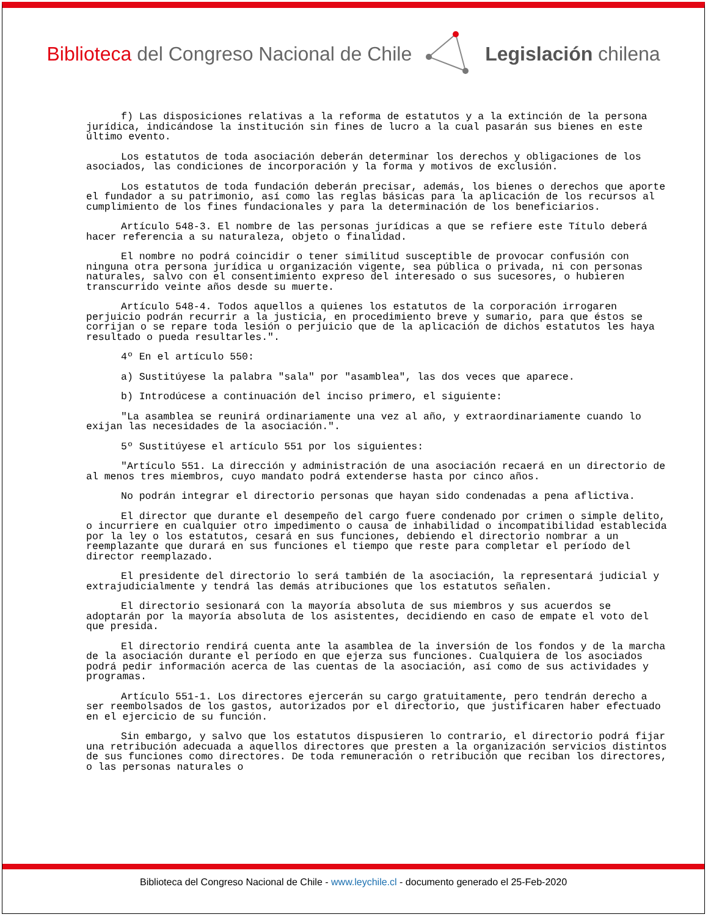Biblioteca del Congreso Nacional de Chile Legislación chilena
f) Las disposiciones relativas a la reforma de estatutos y a la extinción de la persona jurídica, indicándose la institución sin fines de lucro a la cual pasarán sus bienes en este último evento.
Los estatutos de toda asociación deberán determinar los derechos y obligaciones de los asociados, las condiciones de incorporación y la forma y motivos de exclusión.
Los estatutos de toda fundación deberán precisar, además, los bienes o derechos que aporte el fundador a su patrimonio, así como las reglas básicas para la aplicación de los recursos al cumplimiento de los fines fundacionales y para la determinación de los beneficiarios.
Artículo 548-3. El nombre de las personas jurídicas a que se refiere este Título deberá hacer referencia a su naturaleza, objeto o finalidad.
El nombre no podrá coincidir o tener similitud susceptible de provocar confusión con ninguna otra persona jurídica u organización vigente, sea pública o privada, ni con personas naturales, salvo con el consentimiento expreso del interesado o sus sucesores, o hubieren transcurrido veinte años desde su muerte.
Artículo 548-4. Todos aquellos a quienes los estatutos de la corporación irrogaren perjuicio podrán recurrir a la justicia, en procedimiento breve y sumario, para que éstos se corrijan o se repare toda lesión o perjuicio que de la aplicación de dichos estatutos les haya resultado o pueda resultarles.".
4º En el artículo 550:
a) Sustitúyese la palabra "sala" por "asamblea", las dos veces que aparece.
b) Introdúcese a continuación del inciso primero, el siguiente:
"La asamblea se reunirá ordinariamente una vez al año, y extraordinariamente cuando lo exijan las necesidades de la asociación.".
5º Sustitúyese el artículo 551 por los siguientes:
"Artículo 551. La dirección y administración de una asociación recaerá en un directorio de al menos tres miembros, cuyo mandato podrá extenderse hasta por cinco años.
No podrán integrar el directorio personas que hayan sido condenadas a pena aflictiva.
El director que durante el desempeño del cargo fuere condenado por crimen o simple delito, o incurriere en cualquier otro impedimento o causa de inhabilidad o incompatibilidad establecida por la ley o los estatutos, cesará en sus funciones, debiendo el directorio nombrar a un reemplazante que durará en sus funciones el tiempo que reste para completar el período del director reemplazado.
El presidente del directorio lo será también de la asociación, la representará judicial y extrajudicialmente y tendrá las demás atribuciones que los estatutos señalen.
El directorio sesionará con la mayoría absoluta de sus miembros y sus acuerdos se adoptarán por la mayoría absoluta de los asistentes, decidiendo en caso de empate el voto del que presida.
El directorio rendirá cuenta ante la asamblea de la inversión de los fondos y de la marcha de la asociación durante el período en que ejerza sus funciones. Cualquiera de los asociados podrá pedir información acerca de las cuentas de la asociación, así como de sus actividades y programas.
Artículo 551-1. Los directores ejercerán su cargo gratuitamente, pero tendrán derecho a ser reembolsados de los gastos, autorizados por el directorio, que justificaren haber efectuado en el ejercicio de su función.
Sin embargo, y salvo que los estatutos dispusieren lo contrario, el directorio podrá fijar una retribución adecuada a aquellos directores que presten a la organización servicios distintos de sus funciones como directores. De toda remuneración o retribución que reciban los directores, o las personas naturales o
Biblioteca del Congreso Nacional de Chile - www.leychile.cl - documento generado el 25-Feb-2020